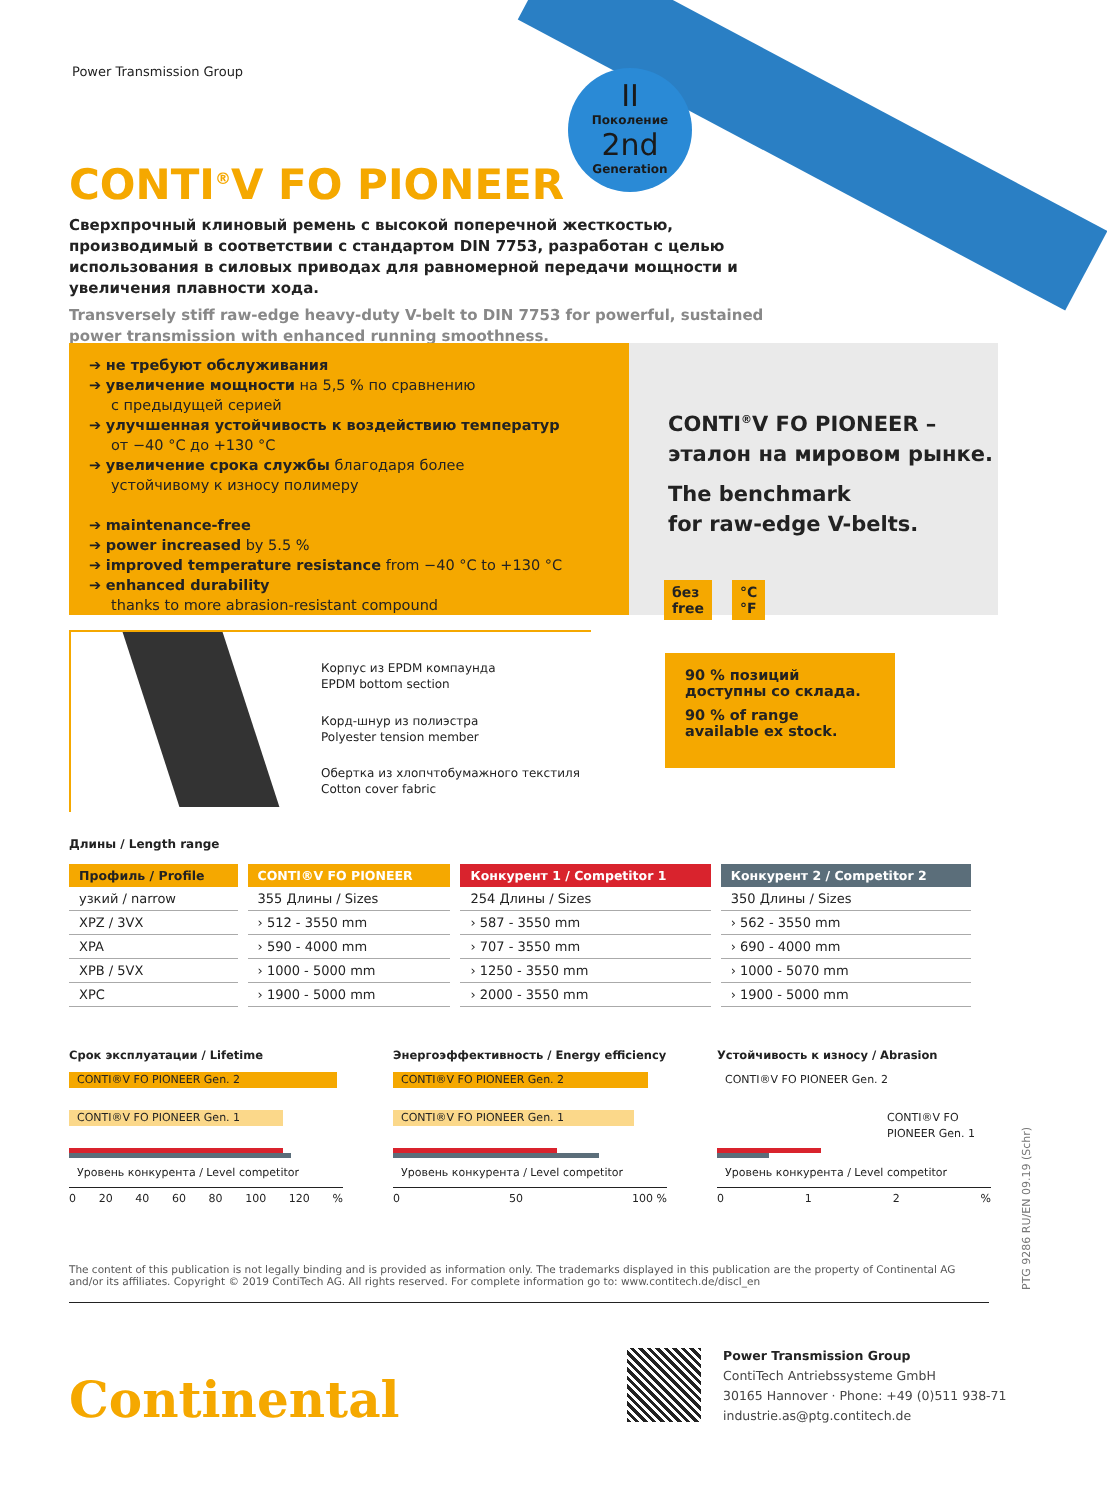Power Transmission Group
II
Поколение
2nd
Generation
CONTI<sup>®</sup>V FO PIONEER
Сверхпрочный клиновый ремень с высокой поперечной жесткостью, производимый в соответствии с стандартом DIN 7753, разработан с целью использования в силовых приводах для равномерной передачи мощности и увеличения плавности хода.
Transversely stiff raw-edge heavy-duty V-belt to DIN 7753 for powerful, sustained power transmission with enhanced running smoothness.
➔ не требуют обслуживания
➔ увеличение мощности на 5,5 % по сравнению
с предыдущей серией
➔ улучшенная устойчивость к воздействию температур
от −40 °C до +130 °C
➔ увеличение срока службы благодаря более
устойчивому к износу полимеру
➔ maintenance-free
➔ power increased by 5.5 %
➔ improved temperature resistance from −40 °C to +130 °C
➔ enhanced durability
thanks to more abrasion-resistant compound
CONTI<sup>®</sup>V FO PIONEER –
эталон на мировом рынке.
The benchmark
for raw-edge V-belts.
без
free °C
°F
90 % позиций доступны со склада.
90 % of range available ex stock.
Корпус из EPDM компаунда
EPDM bottom section
Корд-шнур из полиэстра
Polyester tension member
Обертка из хлопчтобумажного текстиля
Cotton cover fabric
Длины / Length range
| Профиль / Profile | CONTI®V FO PIONEER | Конкурент 1 / Competitor 1 | Конкурент 2 / Competitor 2 |
| --- | --- | --- | --- |
| узкий / narrow | 355 Длины / Sizes | 254 Длины / Sizes | 350 Длины / Sizes |
| XPZ / 3VX | › 512 - 3550 mm | › 587 - 3550 mm | › 562 - 3550 mm |
| XPA | › 590 - 4000 mm | › 707 - 3550 mm | › 690 - 4000 mm |
| XPB / 5VX | › 1000 - 5000 mm | › 1250 - 3550 mm | › 1000 - 5070 mm |
| XPC | › 1900 - 5000 mm | › 2000 - 3550 mm | › 1900 - 5000 mm |
Срок эксплуатации / Lifetime
CONTI®V FO PIONEER Gen. 2
CONTI®V FO PIONEER Gen. 1
Уровень конкурента / Level competitor
0 20 40 60 80 100 120 %
Энергоэффективность / Energy efficiency
CONTI®V FO PIONEER Gen. 2
CONTI®V FO PIONEER Gen. 1
Уровень конкурента / Level competitor
0 50 100 %
Устойчивость к износу / Abrasion
CONTI®V FO PIONEER Gen. 2
CONTI®V FO PIONEER Gen. 1
Уровень конкурента / Level competitor
0 1 2 %
The content of this publication is not legally binding and is provided as information only. The trademarks displayed in this publication are the property of Continental AG and/or its affiliates. Copyright © 2019 ContiTech AG. All rights reserved. For complete information go to: www.contitech.de/discl_en
Continental
Power Transmission Group
ContiTech Antriebssysteme GmbH
30165 Hannover · Phone: +49 (0)511 938-71
industrie.as@ptg.contitech.de
PTG 9286 RU/EN 09.19 (Schr)